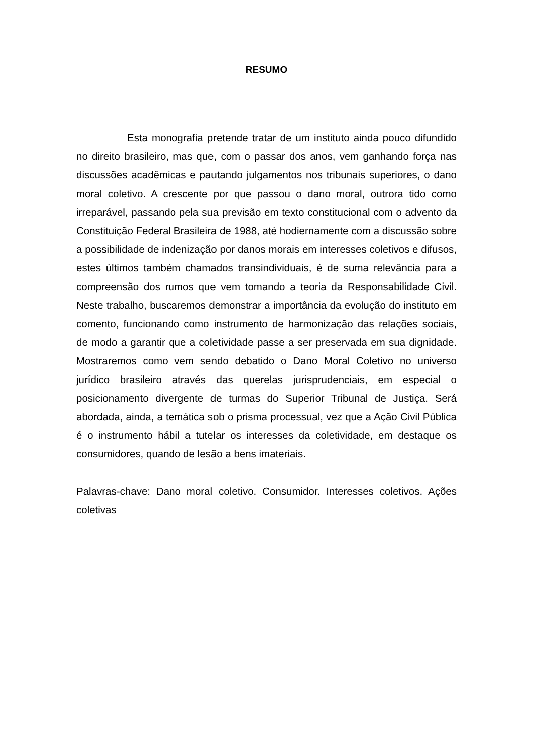RESUMO
Esta monografia pretende tratar de um instituto ainda pouco difundido no direito brasileiro, mas que, com o passar dos anos, vem ganhando força nas discussões acadêmicas e pautando julgamentos nos tribunais superiores, o dano moral coletivo. A crescente por que passou o dano moral, outrora tido como irreparável, passando pela sua previsão em texto constitucional com o advento da Constituição Federal Brasileira de 1988, até hodiernamente com a discussão sobre a possibilidade de indenização por danos morais em interesses coletivos e difusos, estes últimos também chamados transindividuais, é de suma relevância para a compreensão dos rumos que vem tomando a teoria da Responsabilidade Civil. Neste trabalho, buscaremos demonstrar a importância da evolução do instituto em comento, funcionando como instrumento de harmonização das relações sociais, de modo a garantir que a coletividade passe a ser preservada em sua dignidade. Mostraremos como vem sendo debatido o Dano Moral Coletivo no universo jurídico brasileiro através das querelas jurisprudenciais, em especial o posicionamento divergente de turmas do Superior Tribunal de Justiça. Será abordada, ainda, a temática sob o prisma processual, vez que a Ação Civil Pública é o instrumento hábil a tutelar os interesses da coletividade, em destaque os consumidores, quando de lesão a bens imateriais.
Palavras-chave: Dano moral coletivo. Consumidor. Interesses coletivos. Ações coletivas